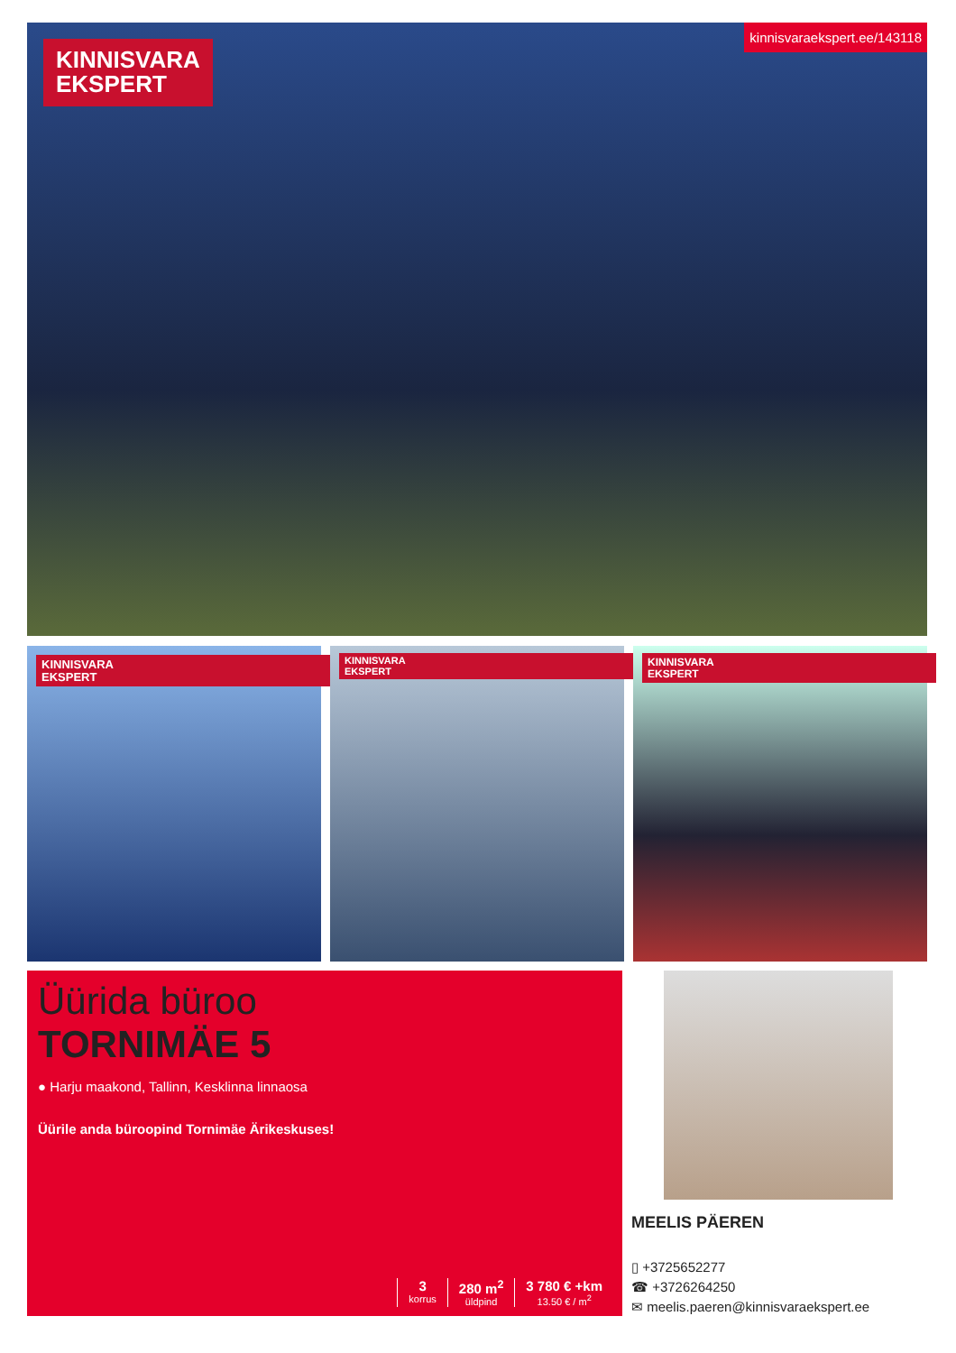KINNISVARA
EKSPERT
kinnisvaraekspert.ee/143118
KINNISVARA
EKSPERT
KINNISVARA
EKSPERT
KINNISVARA
EKSPERT
Üürida büroo
TORNIMÄE 5
● Harju maakond, Tallinn, Kesklinna linnaosa
Üürile anda büroopind Tornimäe Ärikeskuses!
3
korrus
280 m<sup>2</sup>
üldpind
3 780 € +km
13.50 € / m<sup>2</sup>
MEELIS PÄEREN
▯ +3725652277
☎ +3726264250
✉ meelis.paeren@kinnisvaraekspert.ee